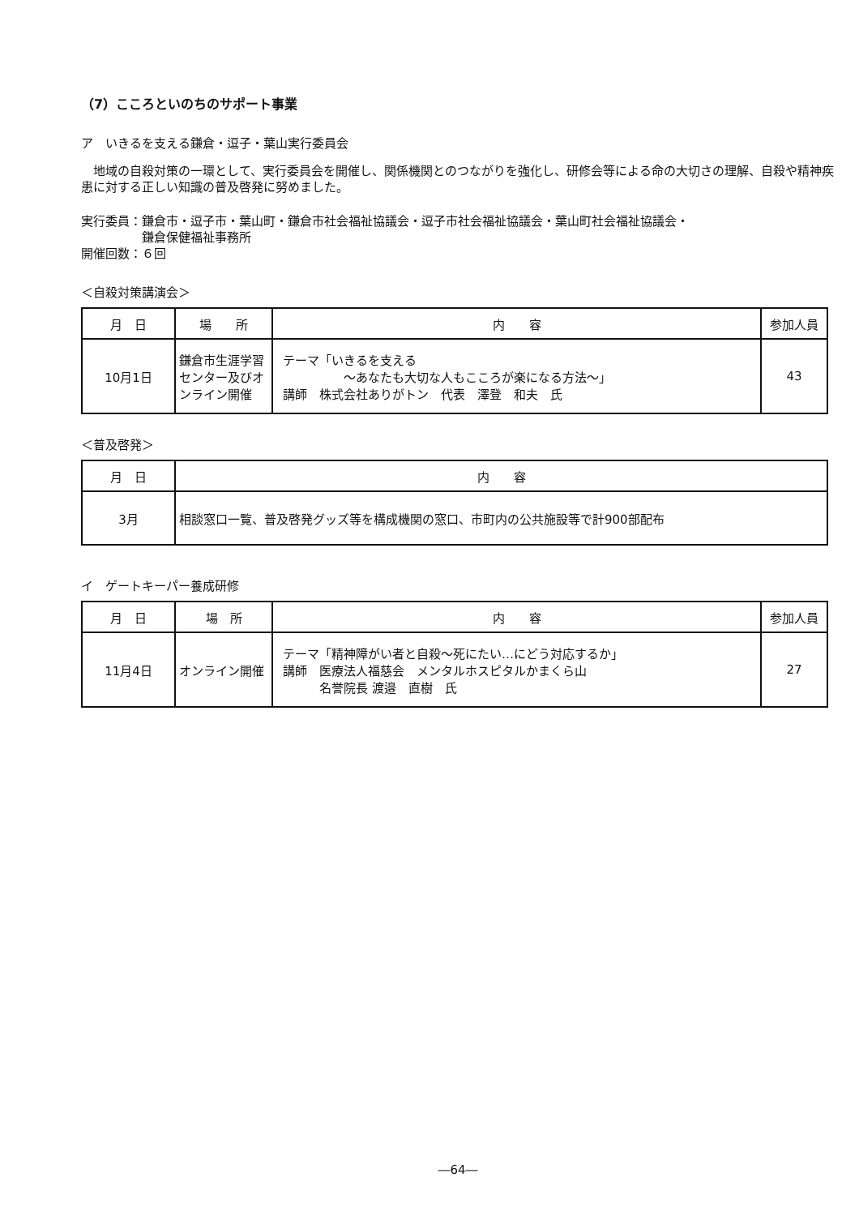（7）こころといのちのサポート事業
ア　いきるを支える鎌倉・逗子・葉山実行委員会
　地域の自殺対策の一環として、実行委員会を開催し、関係機関とのつながりを強化し、研修会等による命の大切さの理解、自殺や精神疾患に対する正しい知識の普及啓発に努めました。
実行委員：鎌倉市・逗子市・葉山町・鎌倉市社会福祉協議会・逗子市社会福祉協議会・葉山町社会福祉協議会・
　　　　　鎌倉保健福祉事務所
開催回数：６回
＜自殺対策講演会＞
| 月 日 | 場 所 | 内 容 | 参加人員 |
| --- | --- | --- | --- |
| 10月1日 | 鎌倉市生涯学習センター及びオンライン開催 | テーマ「いきるを支える ～あなたも大切な人もこころが楽になる方法～」 講師 株式会社ありがトン 代表 澤登 和夫 氏 | 43 |
＜普及啓発＞
| 月 日 | 内 容 |
| --- | --- |
| 3月 | 相談窓口一覧、普及啓発グッズ等を構成機関の窓口、市町内の公共施設等で計900部配布 |
イ　ゲートキーパー養成研修
| 月 日 | 場 所 | 内 容 | 参加人員 |
| --- | --- | --- | --- |
| 11月4日 | オンライン開催 | テーマ「精神障がい者と自殺～死にたい…にどう対応するか」 講師 医療法人福慈会 メンタルホスピタルかまくら山 名誉院長 渡邉 直樹 氏 | 27 |
―64―